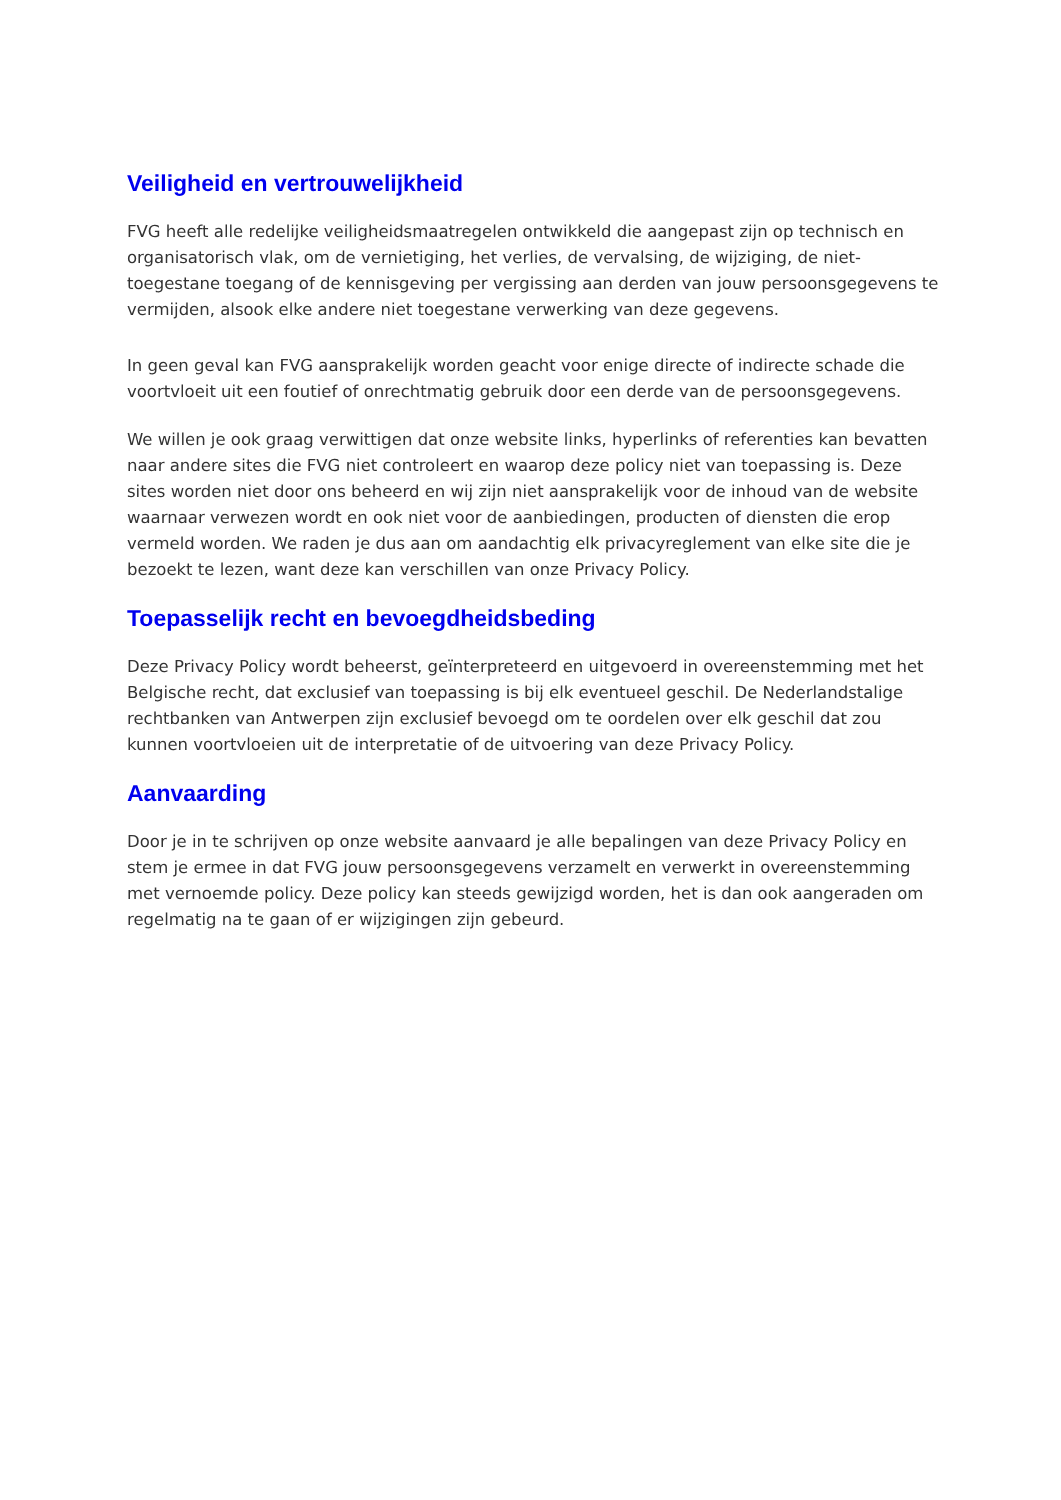Veiligheid en vertrouwelijkheid
FVG heeft alle redelijke veiligheidsmaatregelen ontwikkeld die aangepast zijn op technisch en organisatorisch vlak, om de vernietiging, het verlies, de vervalsing, de wijziging, de niet-toegestane toegang of de kennisgeving per vergissing aan derden van jouw persoonsgegevens te vermijden, alsook elke andere niet toegestane verwerking van deze gegevens.
In geen geval kan FVG aansprakelijk worden geacht voor enige directe of indirecte schade die voortvloeit uit een foutief of onrechtmatig gebruik door een derde van de persoonsgegevens.
We willen je ook graag verwittigen dat onze website links, hyperlinks of referenties kan bevatten naar andere sites die FVG niet controleert en waarop deze policy niet van toepassing is. Deze sites worden niet door ons beheerd en wij zijn niet aansprakelijk voor de inhoud van de website waarnaar verwezen wordt en ook niet voor de aanbiedingen, producten of diensten die erop vermeld worden. We raden je dus aan om aandachtig elk privacyreglement van elke site die je bezoekt te lezen, want deze kan verschillen van onze Privacy Policy.
Toepasselijk recht en bevoegdheidsbeding
Deze Privacy Policy wordt beheerst, geïnterpreteerd en uitgevoerd in overeenstemming met het Belgische recht, dat exclusief van toepassing is bij elk eventueel geschil. De Nederlandstalige rechtbanken van Antwerpen zijn exclusief bevoegd om te oordelen over elk geschil dat zou kunnen voortvloeien uit de interpretatie of de uitvoering van deze Privacy Policy.
Aanvaarding
Door je in te schrijven op onze website aanvaard je alle bepalingen van deze Privacy Policy en stem je ermee in dat FVG jouw persoonsgegevens verzamelt en verwerkt in overeenstemming met vernoemde policy. Deze policy kan steeds gewijzigd worden, het is dan ook aangeraden om regelmatig na te gaan of er wijzigingen zijn gebeurd.